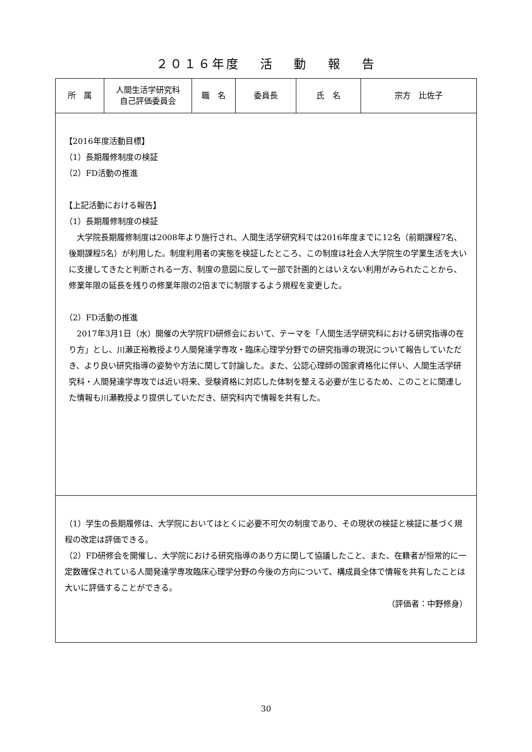２０１６年度　 活　 動　 報　 告
| 所 属 | 人間生活学研究科 自己評価委員会 | 職 名 | 委員長 | 氏 名 | 宗方 比佐子 |
| 【2016年度活動目標】 （1）長期履修制度の検証 （2）FD活動の推進 【上記活動における報告】 （1）長期履修制度の検証 大学院長期履修制度は2008年より施行され、人間生活学研究科では2016年度までに12名（前期課程7名、後期課程5名）が利用した。制度利用者の実態を検証したところ、この制度は社会人大学院生の学業生活を大いに支援してきたと判断される一方、制度の意図に反して一部で計画的とはいえない利用がみられたことから、修業年限の延長を残りの修業年限の2倍までに制限するよう規程を変更した。 （2）FD活動の推進 2017年3月1日（水）開催の大学院FD研修会において、テーマを「人間生活学研究科における研究指導の在り方」とし、川瀬正裕教授より人間発達学専攻・臨床心理学分野での研究指導の現況について報告していただき、より良い研究指導の姿勢や方法に関して討論した。また、公認心理師の国家資格化に伴い、人間生活学研究科・人間発達学専攻では近い将来、受験資格に対応した体制を整える必要が生じるため、このことに関連した情報も川瀬教授より提供していただき、研究科内で情報を共有した。 | | | | | |
| （1）学生の長期履修は、大学院においてはとくに必要不可欠の制度であり、その現状の検証と検証に基づく規程の改定は評価できる。 （2）FD研修会を開催し、大学院における研究指導のあり方に関して協議したこと、また、在籍者が恒常的に一定数確保されている人間発達学専攻臨床心理学分野の今後の方向について、構成員全体で情報を共有したことは大いに評価することができる。 （評価者：中野修身） | | | | | |
30